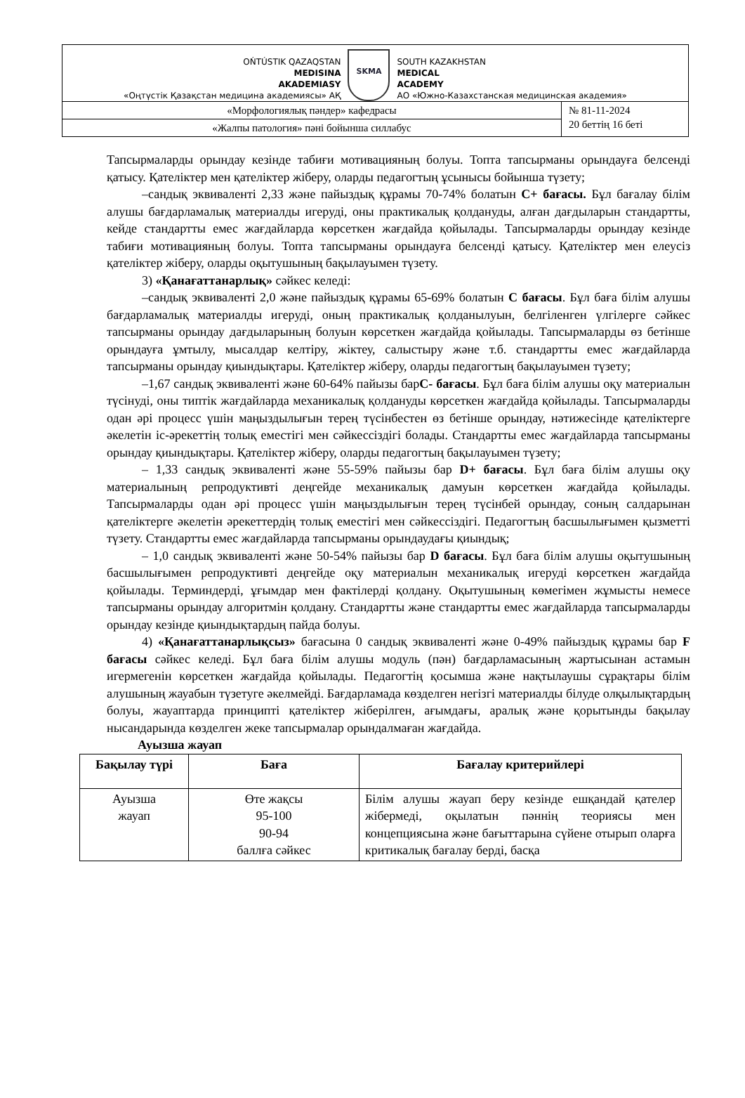OŃTÚSTIK QAZAQSTAN
MEDISINA
AKADEMIASY
«Оңтүстік Қазақстан медицина академиясы» АҚ
SKMA
SOUTH KAZAKHSTAN
MEDICAL
ACADEMY
АО «Южно-Казахстанская медицинская академия»
«Морфологиялық пәндер» кафедрасы
«Жалпы патология» пәні бойынша силлабус
№ 81-11-2024
20 беттің 16 беті
Тапсырмаларды орындау кезінде табиғи мотивацияның болуы. Топта тапсырманы орындауға белсенді қатысу. Қателіктер мен қателіктер жіберу, оларды педагогтың ұсынысы бойынша түзету;
–сандық эквиваленті 2,33 және пайыздық құрамы 70-74% болатын C+ бағасы. Бұл бағалау білім алушы бағдарламалық материалды игеруді, оны практикалық қолдануды, алған дағдыларын стандартты, кейде стандартты емес жағдайларда көрсеткен жағдайда қойылады. Тапсырмаларды орындау кезінде табиғи мотивацияның болуы. Топта тапсырманы орындауға белсенді қатысу. Қателіктер мен елеусіз қателіктер жіберу, оларды оқытушының бақылауымен түзету.
3) «Қанағаттанарлық» сәйкес келеді:
–сандық эквиваленті 2,0 және пайыздық құрамы 65-69% болатын C бағасы. Бұл баға білім алушы бағдарламалық материалды игеруді, оның практикалық қолданылуын, белгіленген үлгілерге сәйкес тапсырманы орындау дағдыларының болуын көрсеткен жағдайда қойылады. Тапсырмаларды өз бетінше орындауға ұмтылу, мысалдар келтіру, жіктеу, салыстыру және т.б. стандартты емес жағдайларда тапсырманы орындау қиындықтары. Қателіктер жіберу, оларды педагогтың бақылауымен түзету;
–1,67 сандық эквиваленті және 60-64% пайызы барC- бағасы. Бұл баға білім алушы оқу материалын түсінуді, оны типтік жағдайларда механикалық қолдануды көрсеткен жағдайда қойылады. Тапсырмаларды одан әрі процесс үшін маңыздылығын терең түсінбестен өз бетінше орындау, нәтижесінде қателіктерге әкелетін іс-әрекеттің толық еместігі мен сәйкессіздігі болады. Стандартты емес жағдайларда тапсырманы орындау қиындықтары. Қателіктер жіберу, оларды педагогтың бақылауымен түзету;
– 1,33 сандық эквиваленті және 55-59% пайызы бар D+ бағасы. Бұл баға білім алушы оқу материалының репродуктивті деңгейде механикалық дамуын көрсеткен жағдайда қойылады. Тапсырмаларды одан әрі процесс үшін маңыздылығын терең түсінбей орындау, соның салдарынан қателіктерге әкелетін әрекеттердің толық еместігі мен сәйкессіздігі. Педагогтың басшылығымен қызметті түзету. Стандартты емес жағдайларда тапсырманы орындаудағы қиындық;
– 1,0 сандық эквиваленті және 50-54% пайызы бар D бағасы. Бұл баға білім алушы оқытушының басшылығымен репродуктивті деңгейде оқу материалын механикалық игеруді көрсеткен жағдайда қойылады. Терминдерді, ұғымдар мен фактілерді қолдану. Оқытушының көмегімен жұмысты немесе тапсырманы орындау алгоритмін қолдану. Стандартты және стандартты емес жағдайларда тапсырмаларды орындау кезінде қиындықтардың пайда болуы.
4) «Қанағаттанарлықсыз» бағасына 0 сандық эквиваленті және 0-49% пайыздық құрамы бар F бағасы сәйкес келеді. Бұл баға білім алушы модуль (пән) бағдарламасының жартысынан астамын игермегенін көрсеткен жағдайда қойылады. Педагогтің қосымша және нақтылаушы сұрақтары білім алушының жауабын түзетуге әкелмейді. Бағдарламада көзделген негізгі материалды білуде олқылықтардың болуы, жауаптарда принципті қателіктер жіберілген, ағымдағы, аралық және қорытынды бақылау нысандарында көзделген жеке тапсырмалар орындалмаған жағдайда.
Ауызша жауап
| Бақылау түрі | Баға | Бағалау критерийлері |
| --- | --- | --- |
| Ауызша жауап | Өте жақсы 95-100 90-94 баллға сәйкес | Білім алушы жауап беру кезінде ешқандай қателер жібермеді, оқылатын пәннің теориясы мен концепциясына және бағыттарына сүйене отырып оларға критикалық бағалау берді, басқа |